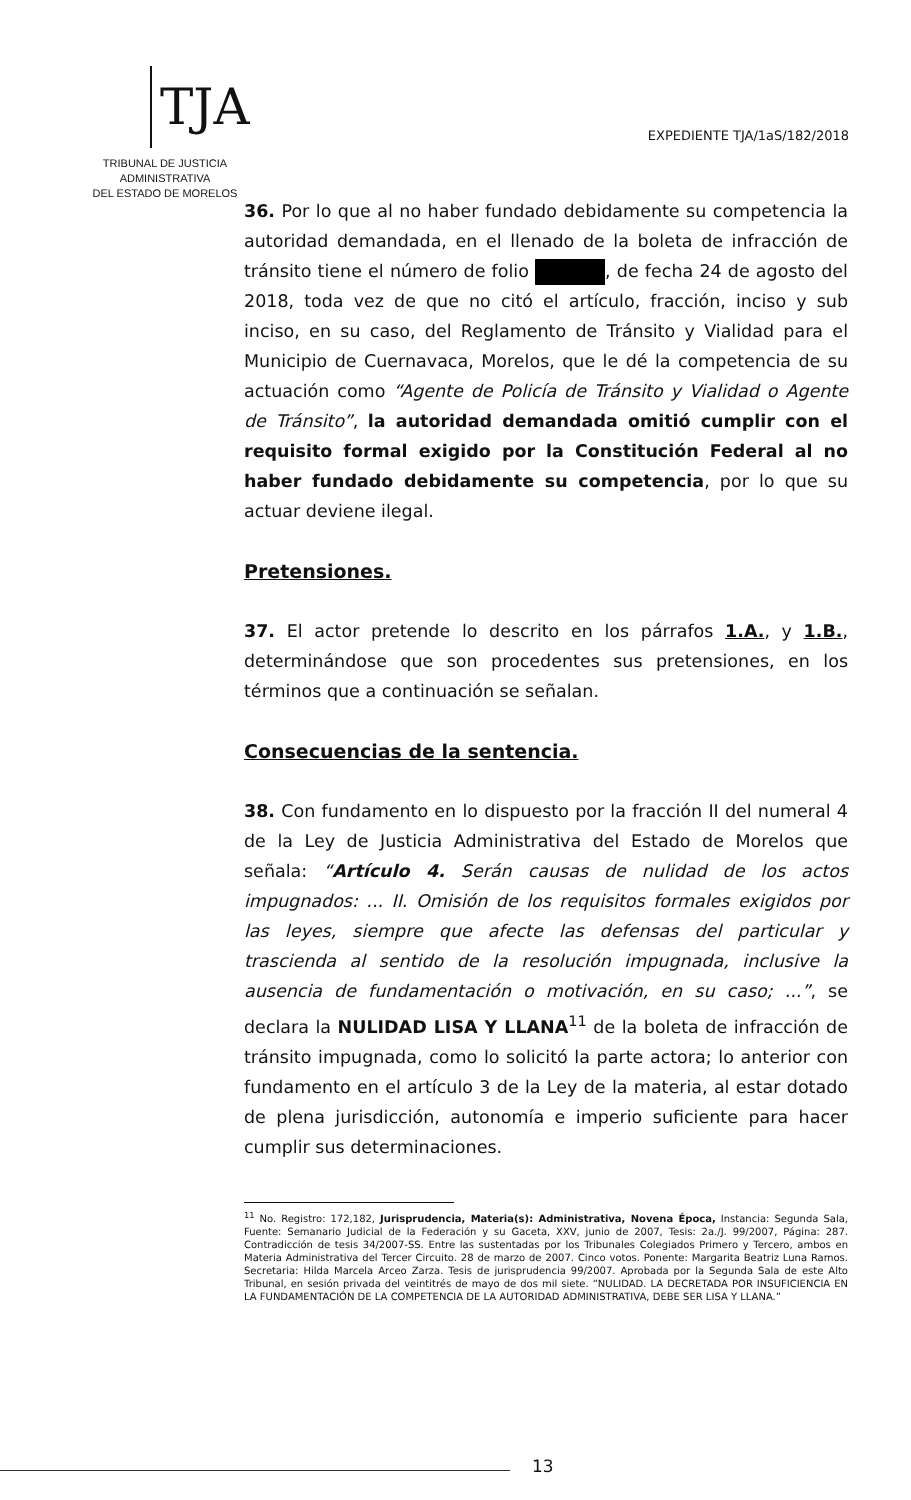TJA
TRIBUNAL DE JUSTICIA ADMINISTRATIVA
DEL ESTADO DE MORELOS
EXPEDIENTE TJA/1aS/182/2018
36. Por lo que al no haber fundado debidamente su competencia la autoridad demandada, en el llenado de la boleta de infracción de tránsito tiene el número de folio , de fecha 24 de agosto del 2018, toda vez de que no citó el artículo, fracción, inciso y sub inciso, en su caso, del Reglamento de Tránsito y Vialidad para el Municipio de Cuernavaca, Morelos, que le dé la competencia de su actuación como “Agente de Policía de Tránsito y Vialidad o Agente de Tránsito”, la autoridad demandada omitió cumplir con el requisito formal exigido por la Constitución Federal al no haber fundado debidamente su competencia, por lo que su actuar deviene ilegal.
Pretensiones.
37. El actor pretende lo descrito en los párrafos 1.A., y 1.B., determinándose que son procedentes sus pretensiones, en los términos que a continuación se señalan.
Consecuencias de la sentencia.
38. Con fundamento en lo dispuesto por la fracción II del numeral 4 de la Ley de Justicia Administrativa del Estado de Morelos que señala: “Artículo 4. Serán causas de nulidad de los actos impugnados: ... II. Omisión de los requisitos formales exigidos por las leyes, siempre que afecte las defensas del particular y trascienda al sentido de la resolución impugnada, inclusive la ausencia de fundamentación o motivación, en su caso; ...”, se declara la NULIDAD LISA Y LLANA<sup>11</sup> de la boleta de infracción de tránsito impugnada, como lo solicitó la parte actora; lo anterior con fundamento en el artículo 3 de la Ley de la materia, al estar dotado de plena jurisdicción, autonomía e imperio suficiente para hacer cumplir sus determinaciones.
<sup>11</sup> No. Registro: 172,182, Jurisprudencia, Materia(s): Administrativa, Novena Época, Instancia: Segunda Sala, Fuente: Semanario Judicial de la Federación y su Gaceta, XXV, junio de 2007, Tesis: 2a./J. 99/2007, Página: 287. Contradicción de tesis 34/2007-SS. Entre las sustentadas por los Tribunales Colegiados Primero y Tercero, ambos en Materia Administrativa del Tercer Circuito. 28 de marzo de 2007. Cinco votos. Ponente: Margarita Beatriz Luna Ramos. Secretaria: Hilda Marcela Arceo Zarza. Tesis de jurisprudencia 99/2007. Aprobada por la Segunda Sala de este Alto Tribunal, en sesión privada del veintitrés de mayo de dos mil siete. “NULIDAD. LA DECRETADA POR INSUFICIENCIA EN LA FUNDAMENTACIÓN DE LA COMPETENCIA DE LA AUTORIDAD ADMINISTRATIVA, DEBE SER LISA Y LLANA.”
13